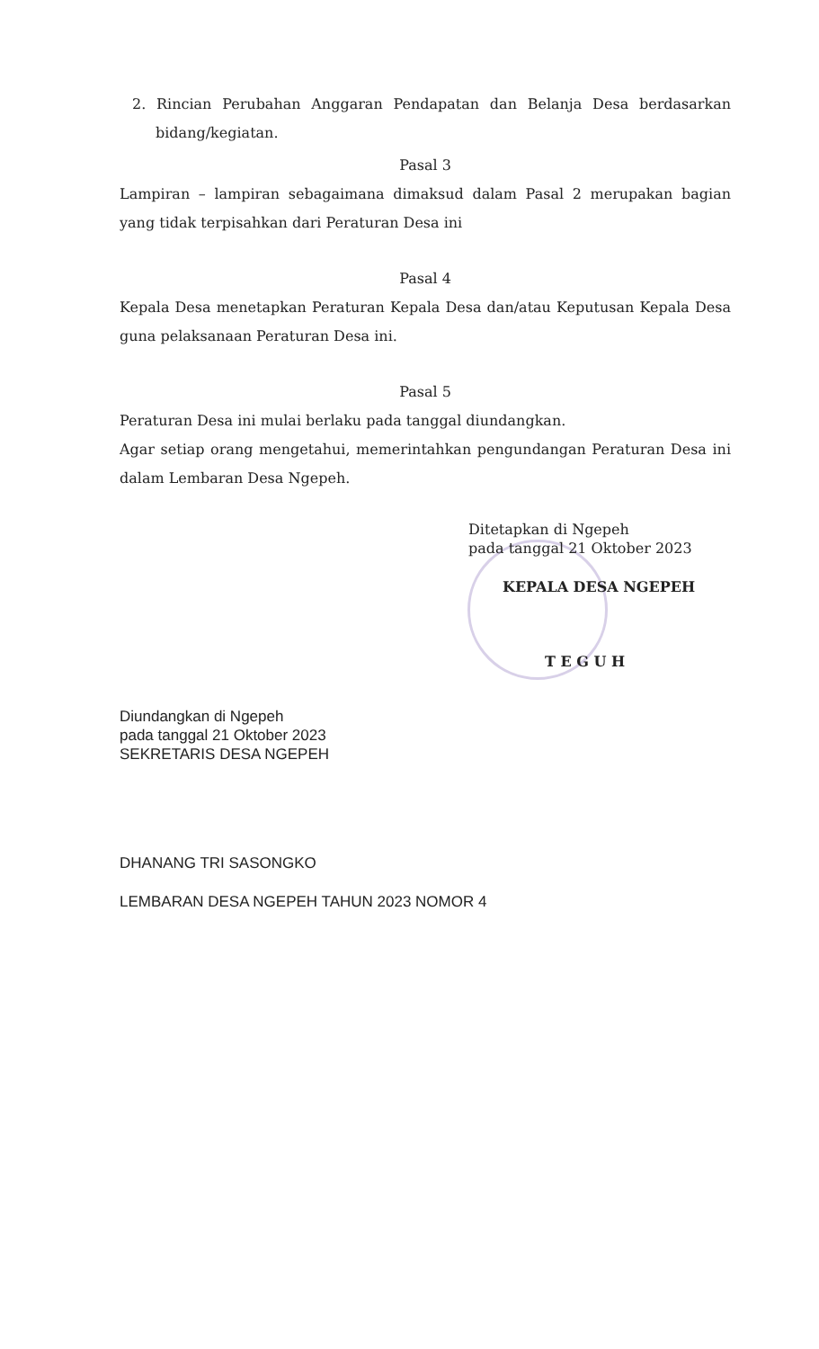2. Rincian Perubahan Anggaran Pendapatan dan Belanja Desa berdasarkan bidang/kegiatan.
Pasal 3
Lampiran – lampiran sebagaimana dimaksud dalam Pasal 2 merupakan bagian yang tidak terpisahkan dari Peraturan Desa ini
Pasal 4
Kepala Desa menetapkan Peraturan Kepala Desa dan/atau Keputusan Kepala Desa guna pelaksanaan Peraturan Desa ini.
Pasal 5
Peraturan Desa ini mulai berlaku pada tanggal diundangkan.
Agar setiap orang mengetahui, memerintahkan pengundangan Peraturan Desa ini dalam Lembaran Desa Ngepeh.
Ditetapkan di Ngepeh
pada tanggal 21 Oktober 2023
KEPALA DESA NGEPEH
T E G U H
Diundangkan di Ngepeh
pada tanggal 21 Oktober 2023
SEKRETARIS DESA NGEPEH
DHANANG TRI SASONGKO
LEMBARAN DESA NGEPEH TAHUN 2023 NOMOR 4